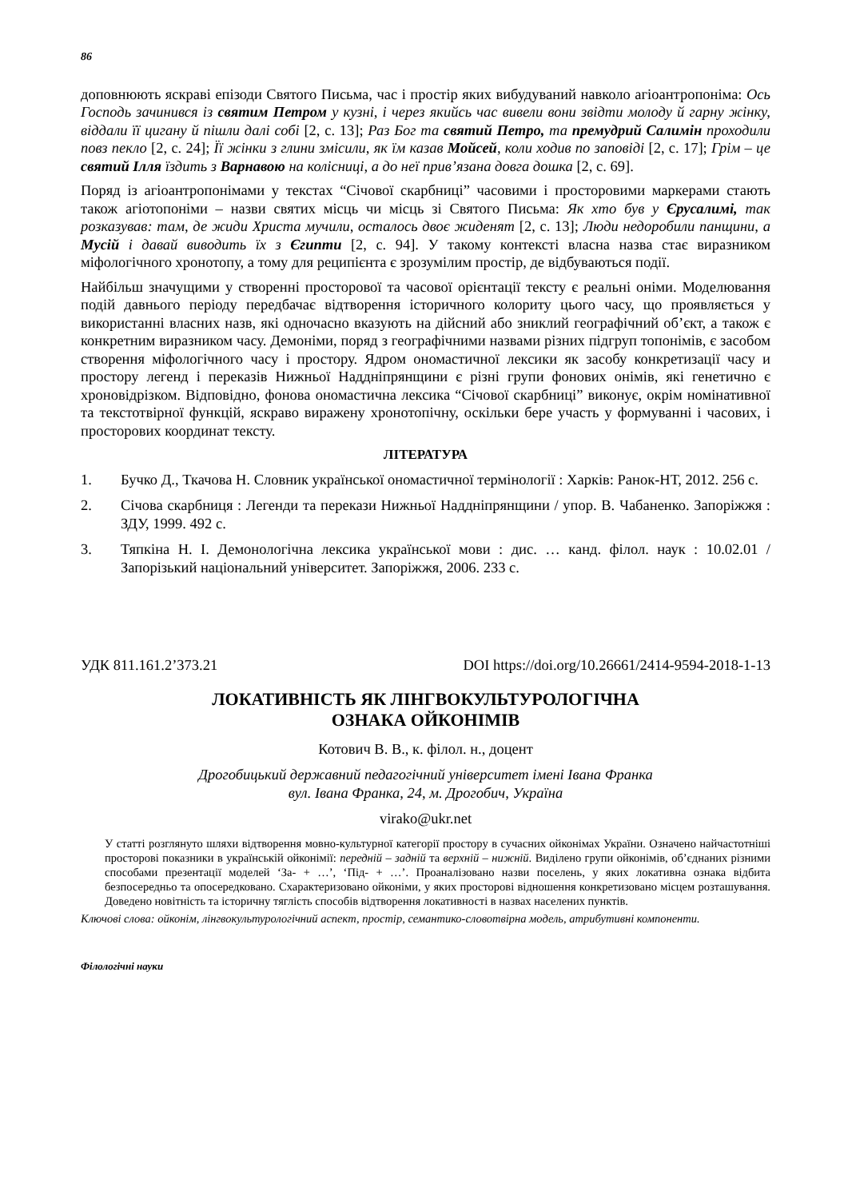86
доповнюють яскраві епізоди Святого Письма, час і простір яких вибудуваний навколо агіоантропоніма: Ось Господь зачинився із святим Петром у кузні, і через якийсь час вивели вони звідти молоду й гарну жінку, віддали її цигану й пішли далі собі [2, с. 13]; Раз Бог та святий Петро, та премудрий Салимін проходили повз пекло [2, с. 24]; Її жінки з глини змісили, як їм казав Мойсей, коли ходив по заповіді [2, с. 17]; Грім – це святий Ілля їздить з Варнавою на колісниці, а до неї прив’язана довга дошка [2, с. 69].
Поряд із агіоантропонімами у текстах “Січової скарбниці” часовими і просторовими маркерами стають також агіотопоніми – назви святих місць чи місць зі Святого Письма: Як хто був у Єрусалимі, так розказував: там, де жиди Христа мучили, осталось двоє жиденят [2, с. 13]; Люди недоробили панщини, а Мусій і давай виводить їх з Єгипти [2, с. 94]. У такому контексті власна назва стає виразником міфологічного хронотопу, а тому для реципієнта є зрозумілим простір, де відбуваються події.
Найбільш значущими у створенні просторової та часової орієнтації тексту є реальні оніми. Моделювання подій давнього періоду передбачає відтворення історичного колориту цього часу, що проявляється у використанні власних назв, які одночасно вказують на дійсний або зниклий географічний об’єкт, а також є конкретним виразником часу. Демоніми, поряд з географічними назвами різних підгруп топонімів, є засобом створення міфологічного часу і простору. Ядром ономастичної лексики як засобу конкретизації часу и простору легенд і переказів Нижньої Наддніпрянщини є різні групи фонових онімів, які генетично є хроновідрізком. Відповідно, фонова ономастична лексика “Січової скарбниці” виконує, окрім номінативної та текстотвірної функцій, яскраво виражену хронотопічну, оскільки бере участь у формуванні і часових, і просторових координат тексту.
ЛІТЕРАТУРА
1. Бучко Д., Ткачова Н. Словник української ономастичної термінології : Харків: Ранок-НТ, 2012. 256 с.
2. Січова скарбниця : Легенди та перекази Нижньої Наддніпрянщини / упор. В. Чабаненко. Запоріжжя : ЗДУ, 1999. 492 с.
3. Тяпкіна Н. І. Демонологічна лексика української мови : дис. … канд. філол. наук : 10.02.01 / Запорізький національний університет. Запоріжжя, 2006. 233 с.
УДК 811.161.2’373.21 DOI https://doi.org/10.26661/2414-9594-2018-1-13
ЛОКАТИВНІСТЬ ЯК ЛІНГВОКУЛЬТУРОЛОГІЧНА
ОЗНАКА ОЙКОНІМІВ
Котович В. В., к. філол. н., доцент
Дрогобицький державний педагогічний університет імені Івана Франка
вул. Івана Франка, 24, м. Дрогобич, Україна
virako@ukr.net
У статті розглянуто шляхи відтворення мовно-культурної категорії простору в сучасних ойконімах України. Означено найчастотніші просторові показники в українській ойконімії: передній – задній та верхній – нижній. Виділено групи ойконімів, об’єднаних різними способами презентації моделей ‘За- + …’, ‘Під- + …’. Проаналізовано назви поселень, у яких локативна ознака відбита безпосередньо та опосередковано. Схарактеризовано ойконіми, у яких просторові відношення конкретизовано місцем розташування. Доведено новітність та історичну тяглість способів відтворення локативності в назвах населених пунктів.
Ключові слова: ойконім, лінгвокультурологічний аспект, простір, семантико-словотвірна модель, атрибутивні компоненти.
Філологічні науки